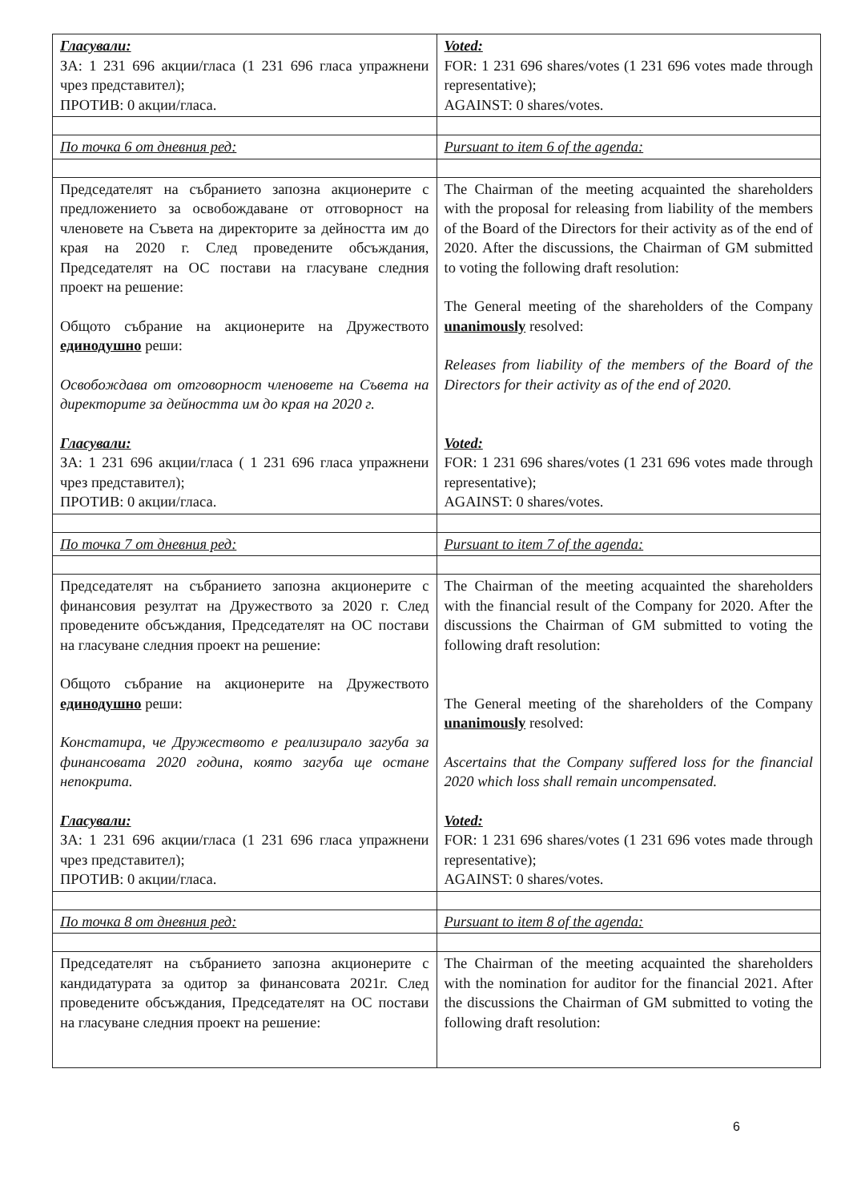| Гласували: ЗА: 1 231 696 акции/гласа (1 231 696 гласа упражнени чрез представител); ПРОТИВ: 0 акции/гласа. | Voted: FOR: 1 231 696 shares/votes (1 231 696 votes made through representative); AGAINST: 0 shares/votes. |
| По точка 6 от дневния ред: | Pursuant to item 6 of the agenda: |
| Председателят на събранието запозна акционерите с предложението за освобождаване от отговорност на членовете на Съвета на директорите за дейността им до края на 2020 г. След проведените обсъждания, Председателят на ОС постави на гласуване следния проект на решение: Общото събрание на акционерите на Дружеството единодушно реши: Освобождава от отговорност членовете на Съвета на директорите за дейността им до края на 2020 г. Гласували: ЗА: 1 231 696 акции/гласа ( 1 231 696 гласа упражнени чрез представител); ПРОТИВ: 0 акции/гласа. | The Chairman of the meeting acquainted the shareholders with the proposal for releasing from liability of the members of the Board of the Directors for their activity as of the end of 2020. After the discussions, the Chairman of GM submitted to voting the following draft resolution: The General meeting of the shareholders of the Company unanimously resolved: Releases from liability of the members of the Board of the Directors for their activity as of the end of 2020. Voted: FOR: 1 231 696 shares/votes (1 231 696 votes made through representative); AGAINST: 0 shares/votes. |
| По точка 7 от дневния ред: | Pursuant to item 7 of the agenda: |
| Председателят на събранието запозна акционерите с финансовия резултат на Дружеството за 2020 г. След проведените обсъждания, Председателят на ОС постави на гласуване следния проект на решение: Общото събрание на акционерите на Дружеството единодушно реши: Констатира, че Дружеството е реализирало загуба за финансовата 2020 година, която загуба ще остане непокрита. Гласували: ЗА: 1 231 696 акции/гласа (1 231 696 гласа упражнени чрез представител); ПРОТИВ: 0 акции/гласа. | The Chairman of the meeting acquainted the shareholders with the financial result of the Company for 2020. After the discussions the Chairman of GM submitted to voting the following draft resolution: The General meeting of the shareholders of the Company unanimously resolved: Ascertains that the Company suffered loss for the financial 2020 which loss shall remain uncompensated. Voted: FOR: 1 231 696 shares/votes (1 231 696 votes made through representative); AGAINST: 0 shares/votes. |
| По точка 8 от дневния ред: | Pursuant to item 8 of the agenda: |
| Председателят на събранието запозна акционерите с кандидатурата за одитор за финансовата 2021г. След проведените обсъждания, Председателят на ОС постави на гласуване следния проект на решение: | The Chairman of the meeting acquainted the shareholders with the nomination for auditor for the financial 2021. After the discussions the Chairman of GM submitted to voting the following draft resolution: |
6